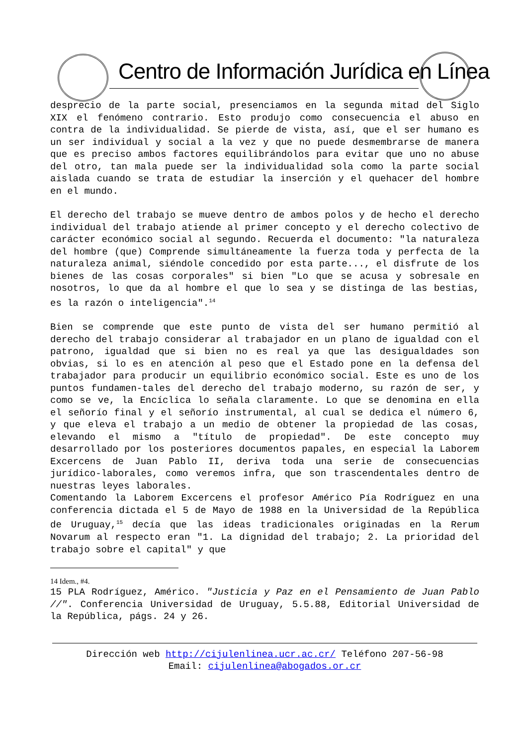Centro de Información Jurídica en Línea
desprecio de la parte social, presenciamos en la segunda mitad del Siglo XIX el fenómeno contrario. Esto produjo como consecuencia el abuso en contra de la individualidad. Se pierde de vista, así, que el ser humano es un ser individual y social a la vez y que no puede desmembrarse de manera que es preciso ambos factores equilibrándolos para evitar que uno no abuse del otro, tan mala puede ser la individualidad sola como la parte social aislada cuando se trata de estudiar la inserción y el quehacer del hombre en el mundo.
El derecho del trabajo se mueve dentro de ambos polos y de hecho el derecho individual del trabajo atiende al primer concepto y el derecho colectivo de carácter económico social al segundo. Recuerda el documento: "la naturaleza del hombre (que) Comprende simultáneamente la fuerza toda y perfecta de la naturaleza animal, siéndole concedido por esta parte..., el disfrute de los bienes de las cosas corporales" si bien "Lo que se acusa y sobresale en nosotros, lo que da al hombre el que lo sea y se distinga de las bestias, es la razón o inteligencia".<sup>14</sup>
Bien se comprende que este punto de vista del ser humano permitió al derecho del trabajo considerar al trabajador en un plano de igualdad con el patrono, igualdad que si bien no es real ya que las desigualdades son obvias, si lo es en atención al peso que el Estado pone en la defensa del trabajador para producir un equilibrio económico social. Este es uno de los puntos fundamen-tales del derecho del trabajo moderno, su razón de ser, y como se ve, la Encíclica lo señala claramente. Lo que se denomina en ella el señorío final y el señorío instrumental, al cual se dedica el número 6, y que eleva el trabajo a un medio de obtener la propiedad de las cosas, elevando el mismo a "título de propiedad". De este concepto muy desarrollado por los posteriores documentos papales, en especial la Laborem Excercens de Juan Pablo II, deriva toda una serie de consecuencias jurídico-laborales, como veremos infra, que son trascendentales dentro de nuestras leyes laborales.
Comentando la Laborem Excercens el profesor Américo Pía Rodríguez en una conferencia dictada el 5 de Mayo de 1988 en la Universidad de la República de Uruguay,<sup>15</sup> decía que las ideas tradicionales originadas en la Rerum Novarum al respecto eran "1. La dignidad del trabajo; 2. La prioridad del trabajo sobre el capital" y que
14 Idem., #4.
15 PLA Rodríguez, Américo. "Justicia y Paz en el Pensamiento de Juan Pablo //". Conferencia Universidad de Uruguay, 5.5.88, Editorial Universidad de la República, págs. 24 y 26.
Dirección web http://cijulenlinea.ucr.ac.cr/ Teléfono 207-56-98
Email: cijulenlinea@abogados.or.cr